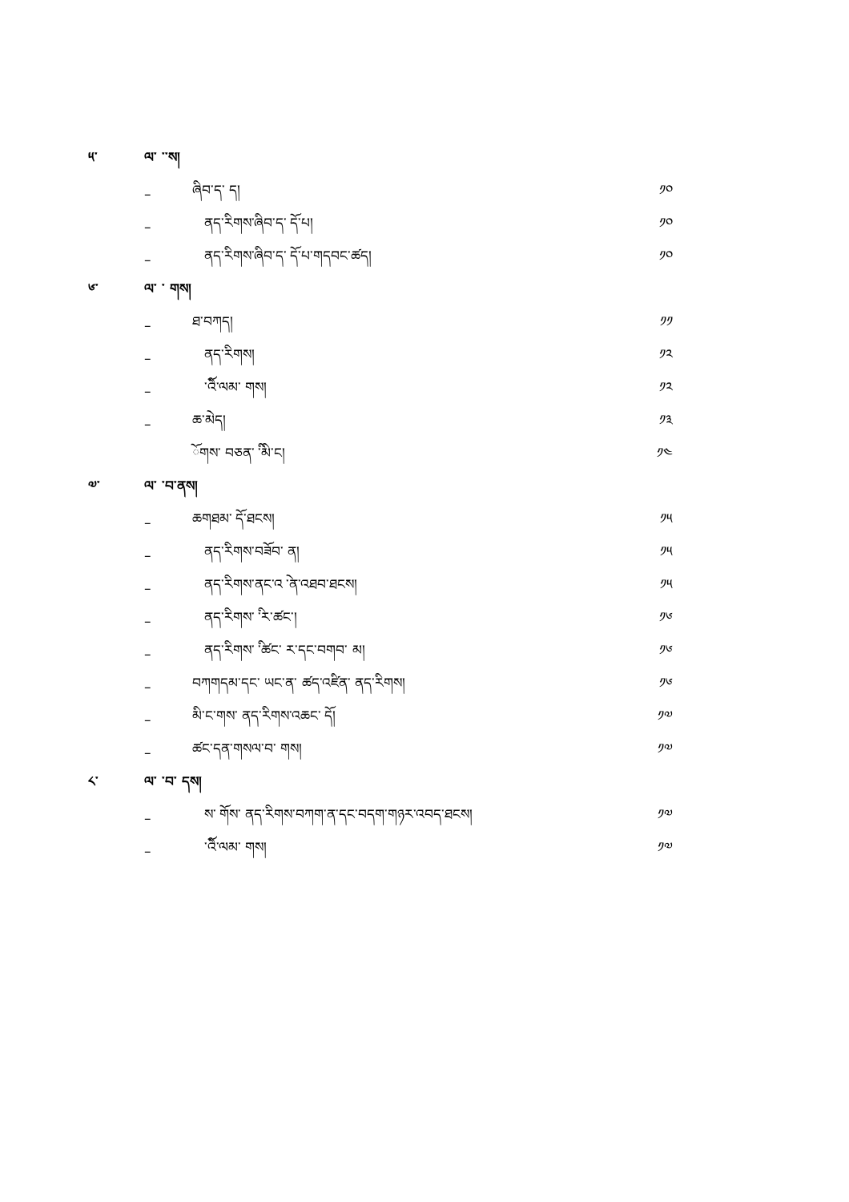༥་ ལ་ ་་ས།
– ཞིབ་ད་ ད། ༡༠
– ནད་རིགས་ཞིབ་ད་ ོད་པ། ༡༠
– ནད་རིགས་ཞིབ་ད་ ོད་པ་གདབང་ཚད། ༡༠
༦་ ལ་ ་ གས།
– ཐ་བཀད། ༡༡
– ནད་རིགས། ༡༢
– ་ོའི་ལམ་ གས། ༡༢
– ཆ་མེད། ༡༣
ོགས་ བཅན་ ི་མི་ང། ༡༤
༧་ ལ་ ་བ་ནས།
– ཆགཐམ་ ོད་ཐངས། ༡༥
– ནད་རིགས་བཟོབ་ ན། ༡༥
– ནད་རིགས་ནང་འ ེ་ན་འཐབ་ཐངས། ༡༥
– ནད་རིགས་ ི་ར་ཚང་། ༡༦
– ནད་རིགས་ ི་ཚང་ ར་དང་བགབ་ མ། ༡༦
– བཀགདམ་དང་ ཡང་ན་ ཚད་འཛིན་ ནད་རིགས། ༡༦
– མི་ང་གས་ ནད་རིགས་འཆང་ ོད། ༡༧
– ཚང་དན་གསལ་བ་ གས། ༡༧
༨་ ལ་ ་བ་ དས།
– ས་ ོགས་ ནད་རིགས་བཀག་ན་དང་བདག་གཉར་འབད་ཐངས། ༡༧
– ་ོའི་ལམ་ གས། ༡༧